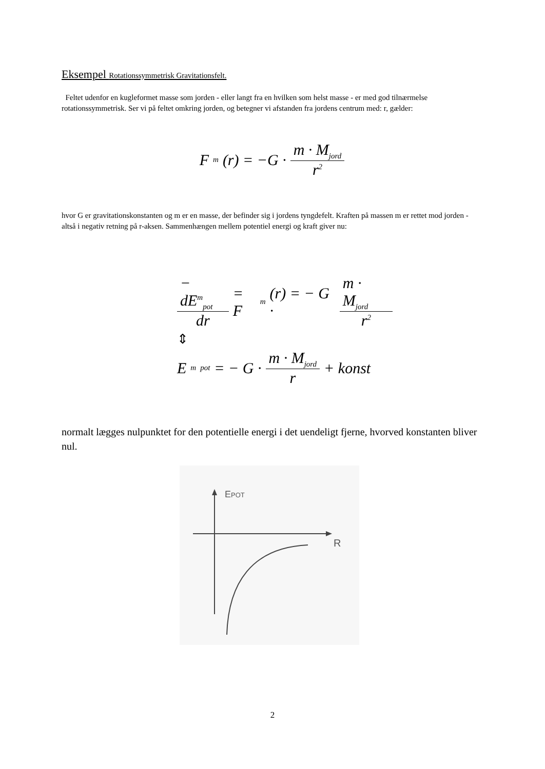Eksempel Rotationssymmetrisk Gravitationsfelt.
Feltet udenfor en kugleformet masse som jorden - eller langt fra en hvilken som helst masse - er med god tilnærmelse rotationssymmetrisk. Ser vi på feltet omkring jorden, og betegner vi afstanden fra jordens centrum med: r, gælder:
F<sub>m</sub>(r) = −G · m · M<sub>jord</sub> r<sup>2</sup>
hvor G er gravitationskonstanten og m er en masse, der befinder sig i jordens tyngdefelt. Kraften på massen m er rettet mod jorden - altså i negativ retning på r-aksen. Sammenhængen mellem potentiel energi og kraft giver nu:
− dE<sup>m</sup><sub>pot</sub> dr = F<sub>m</sub>(r) = − G · m · M<sub>jord</sub> r<sup>2</sup>
⇕
E<sup>m</sup><sub>pot</sub> = − G · m · M<sub>jord</sub> r + konst
normalt lægges nulpunktet for den potentielle energi i det uendeligt fjerne, hvorved konstanten bliver nul.
EPOT
R
2